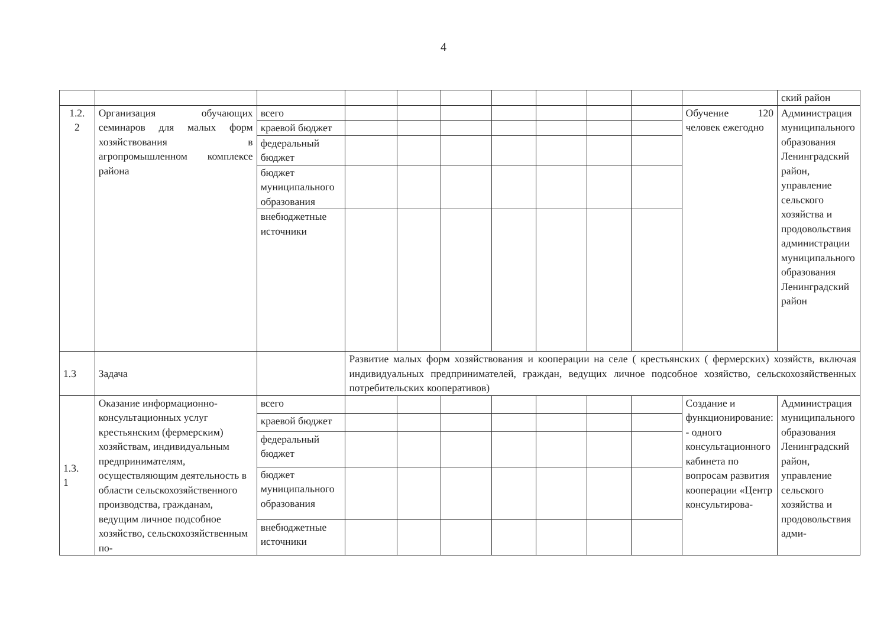4
| | | | | | | | | | | | ский район |
| 1.2. 2 | Организация обучающих семинаров для малых форм хозяйствования в агропромышленном комплексе района | всего | | | | | | | | Обучение 120 человек ежегодно | Администрация муниципального образования Ленинградский район, управление сельского хозяйства и продовольствия администрации муниципального образования Ленинградский район |
| | | краевой бюджет | | | | | | | | | |
| | | федеральный бюджет | | | | | | | | | |
| | | бюджет муниципального образования | | | | | | | | | |
| | | внебюджетные источники | | | | | | | | | |
| 1.3 | Задача | | Развитие малых форм хозяйствования и кооперации на селе ( крестьянских ( фермерских) хозяйств, включая индивидуальных предпринимателей, граждан, ведущих личное подсобное хозяйство, сельскохозяйственных потребительских кооперативов) | | | | | | | | |
| 1.3. 1 | Оказание информационно-консультационных услуг крестьянским (фермерским) хозяйствам, индивидуальным предпринимателям, осуществляющим деятельность в области сельскохозяйственного производства, гражданам, ведущим личное подсобное хозяйство, сельскохозяйственным по- | всего | | | | | | | | Создание и функционирование: - одного консультационного кабинета по вопросам развития кооперации «Центр консультирова- | Администрация муниципального образования Ленинградский район, управление сельского хозяйства и продовольствия адми- |
| | | краевой бюджет | | | | | | | | | |
| | | федеральный бюджет | | | | | | | | | |
| | | бюджет муниципального образования | | | | | | | | | |
| | | внебюджетные источники | | | | | | | | | |